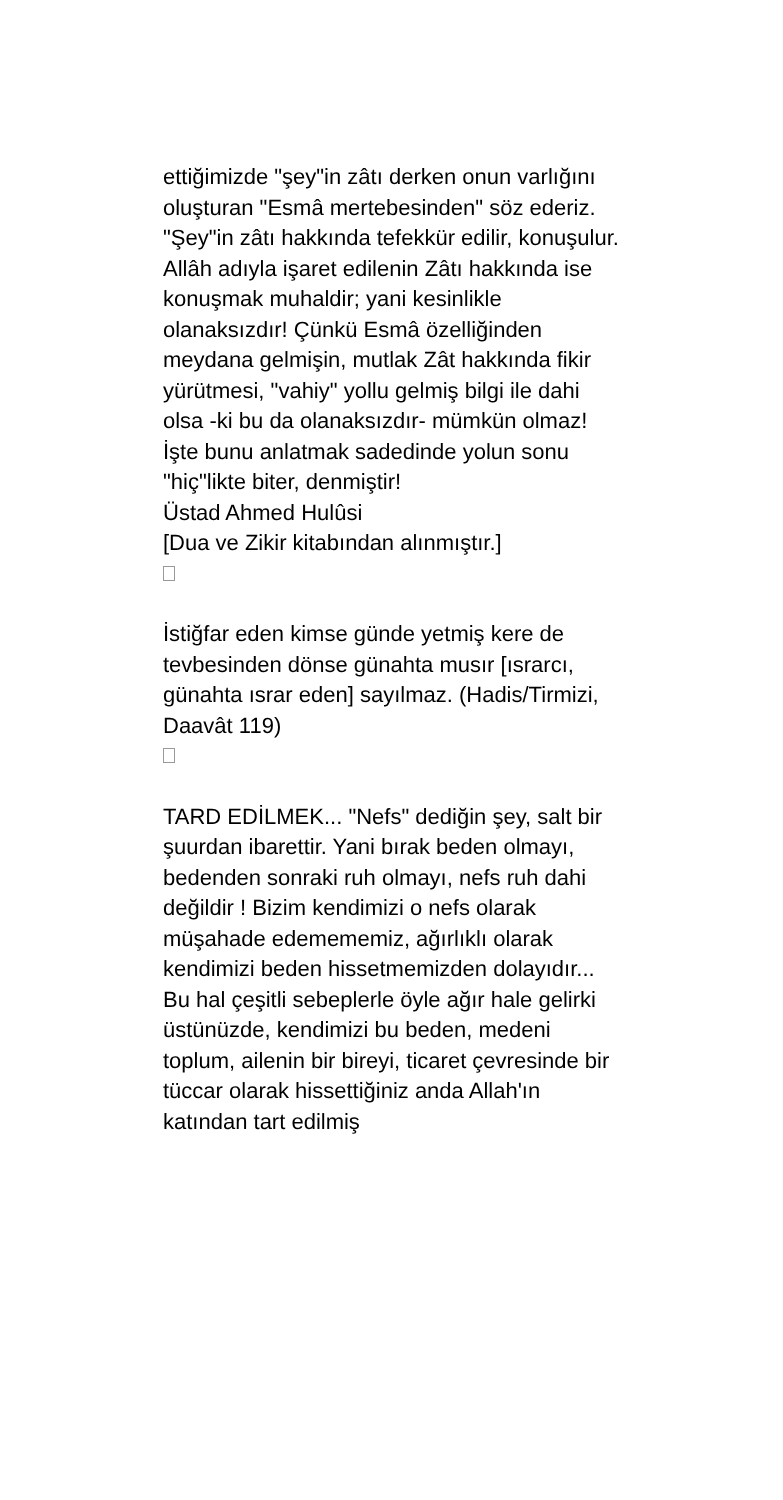ettiğimizde "şey"in zâtı derken onun varlığını oluşturan "Esmâ mertebesinden" söz ederiz. "Şey"in zâtı hakkında tefekkür edilir, konuşulur. Allâh adıyla işaret edilenin Zâtı hakkında ise konuşmak muhaldir; yani kesinlikle olanaksızdır! Çünkü Esmâ özelliğinden meydana gelmişin, mutlak Zât hakkında fikir yürütmesi, "vahiy" yollu gelmiş bilgi ile dahi olsa -ki bu da olanaksızdır- mümkün olmaz! İşte bunu anlatmak sadedinde yolun sonu "hiç"likte biter, denmiştir!
Üstad Ahmed Hulûsi
[Dua ve Zikir kitabından alınmıştır.]
İstiğfar eden kimse günde yetmiş kere de tevbesinden dönse günahta musır [ısrarcı, günahta ısrar eden] sayılmaz. (Hadis/Tirmizi, Daavât 119)
TARD EDİLMEK... "Nefs" dediğin şey, salt bir şuurdan ibarettir. Yani bırak beden olmayı, bedenden sonraki ruh olmayı, nefs ruh dahi değildir ! Bizim kendimizi o nefs olarak müşahade edemememiz, ağırlıklı olarak kendimizi beden hissetmemizden dolayıdır... Bu hal çeşitli sebeplerle öyle ağır hale gelirki üstünüzde, kendimizi bu beden, medeni toplum, ailenin bir bireyi, ticaret çevresinde bir tüccar olarak hissettiğiniz anda Allah'ın katından tart edilmiş